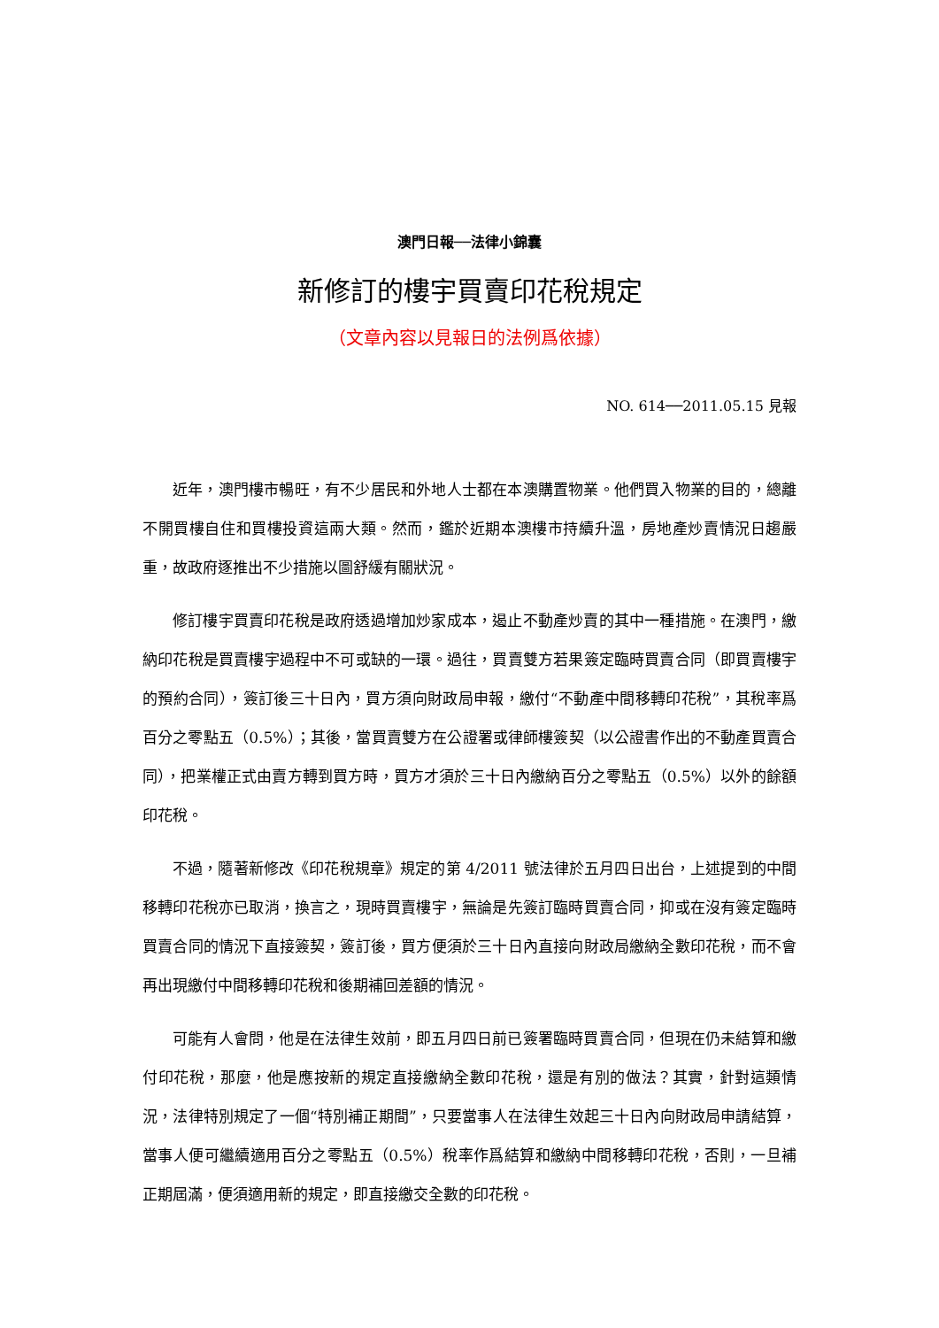澳門日報──法律小錦囊
新修訂的樓宇買賣印花稅規定
（文章內容以見報日的法例爲依據）
NO. 614──2011.05.15 見報
近年，澳門樓市暢旺，有不少居民和外地人士都在本澳購置物業。他們買入物業的目的，總離不開買樓自住和買樓投資這兩大類。然而，鑑於近期本澳樓市持續升溫，房地產炒賣情況日趨嚴重，故政府逐推出不少措施以圖舒緩有關狀況。
修訂樓宇買賣印花稅是政府透過增加炒家成本，遏止不動產炒賣的其中一種措施。在澳門，繳納印花稅是買賣樓宇過程中不可或缺的一環。過往，買賣雙方若果簽定臨時買賣合同（即買賣樓宇的預約合同），簽訂後三十日內，買方須向財政局申報，繳付“不動產中間移轉印花稅”，其稅率爲百分之零點五（0.5%）；其後，當買賣雙方在公證署或律師樓簽契（以公證書作出的不動產買賣合同），把業權正式由賣方轉到買方時，買方才須於三十日內繳納百分之零點五（0.5%）以外的餘額印花稅。
不過，隨著新修改《印花稅規章》規定的第 4/2011 號法律於五月四日出台，上述提到的中間移轉印花稅亦已取消，換言之，現時買賣樓宇，無論是先簽訂臨時買賣合同，抑或在沒有簽定臨時買賣合同的情況下直接簽契，簽訂後，買方便須於三十日內直接向財政局繳納全數印花稅，而不會再出現繳付中間移轉印花稅和後期補回差額的情況。
可能有人會問，他是在法律生效前，即五月四日前已簽署臨時買賣合同，但現在仍未結算和繳付印花稅，那麼，他是應按新的規定直接繳納全數印花稅，還是有別的做法？其實，針對這類情況，法律特別規定了一個“特別補正期間”，只要當事人在法律生效起三十日內向財政局申請結算，當事人便可繼續適用百分之零點五（0.5%）稅率作爲結算和繳納中間移轉印花稅，否則，一旦補正期屆滿，便須適用新的規定，即直接繳交全數的印花稅。